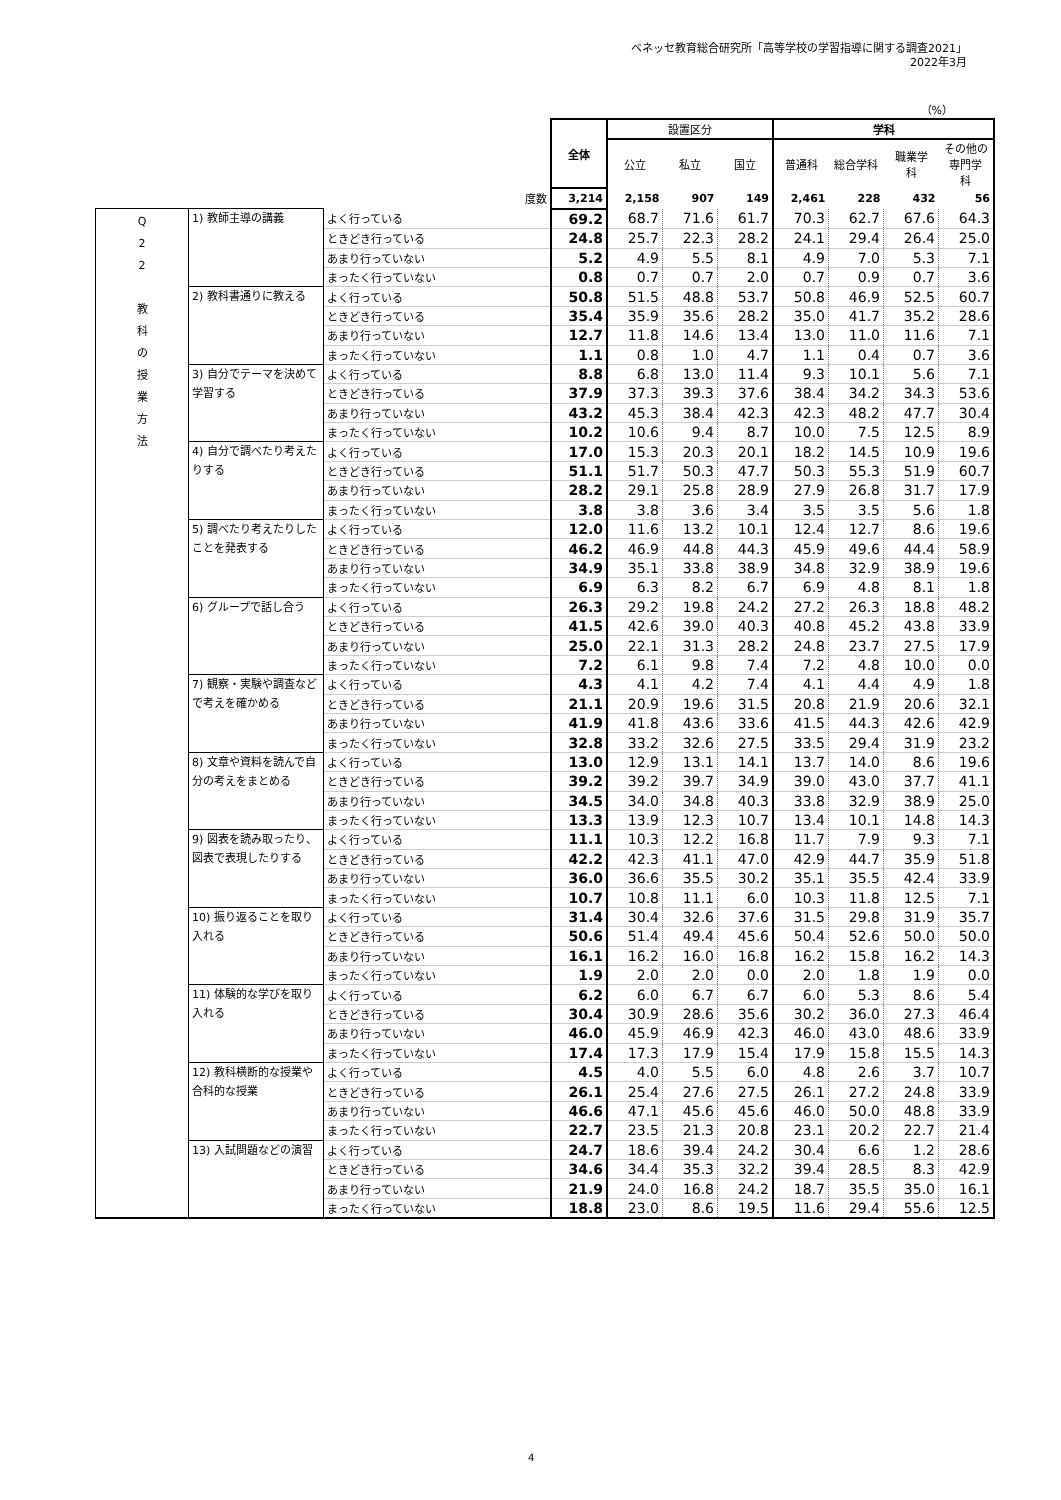ベネッセ教育総合研究所「高等学校の学習指導に関する調査2021」
2022年3月
（%）
| | | | 全体 | 設置区分 | | | 学科 | | | |
| | | | | 公立 | 私立 | 国立 | 普通科 | 総合学科 | 職業学 科 | その他の 専門学 科 |
| 度数 | | | 3,214 | 2,158 | 907 | 149 | 2,461 | 228 | 432 | 56 |
| Q 2 2 教 科 の 授 業 方 法 | 1) 教師主導の講義 | よく行っている | 69.2 | 68.7 | 71.6 | 61.7 | 70.3 | 62.7 | 67.6 | 64.3 |
| | | ときどき行っている | 24.8 | 25.7 | 22.3 | 28.2 | 24.1 | 29.4 | 26.4 | 25.0 |
| | | あまり行っていない | 5.2 | 4.9 | 5.5 | 8.1 | 4.9 | 7.0 | 5.3 | 7.1 |
| | | まったく行っていない | 0.8 | 0.7 | 0.7 | 2.0 | 0.7 | 0.9 | 0.7 | 3.6 |
| | 2) 教科書通りに教える | よく行っている | 50.8 | 51.5 | 48.8 | 53.7 | 50.8 | 46.9 | 52.5 | 60.7 |
| | | ときどき行っている | 35.4 | 35.9 | 35.6 | 28.2 | 35.0 | 41.7 | 35.2 | 28.6 |
| | | あまり行っていない | 12.7 | 11.8 | 14.6 | 13.4 | 13.0 | 11.0 | 11.6 | 7.1 |
| | | まったく行っていない | 1.1 | 0.8 | 1.0 | 4.7 | 1.1 | 0.4 | 0.7 | 3.6 |
| | 3) 自分でテーマを決めて学習する | よく行っている | 8.8 | 6.8 | 13.0 | 11.4 | 9.3 | 10.1 | 5.6 | 7.1 |
| | | ときどき行っている | 37.9 | 37.3 | 39.3 | 37.6 | 38.4 | 34.2 | 34.3 | 53.6 |
| | | あまり行っていない | 43.2 | 45.3 | 38.4 | 42.3 | 42.3 | 48.2 | 47.7 | 30.4 |
| | | まったく行っていない | 10.2 | 10.6 | 9.4 | 8.7 | 10.0 | 7.5 | 12.5 | 8.9 |
| | 4) 自分で調べたり考えたりする | よく行っている | 17.0 | 15.3 | 20.3 | 20.1 | 18.2 | 14.5 | 10.9 | 19.6 |
| | | ときどき行っている | 51.1 | 51.7 | 50.3 | 47.7 | 50.3 | 55.3 | 51.9 | 60.7 |
| | | あまり行っていない | 28.2 | 29.1 | 25.8 | 28.9 | 27.9 | 26.8 | 31.7 | 17.9 |
| | | まったく行っていない | 3.8 | 3.8 | 3.6 | 3.4 | 3.5 | 3.5 | 5.6 | 1.8 |
| | 5) 調べたり考えたりしたことを発表する | よく行っている | 12.0 | 11.6 | 13.2 | 10.1 | 12.4 | 12.7 | 8.6 | 19.6 |
| | | ときどき行っている | 46.2 | 46.9 | 44.8 | 44.3 | 45.9 | 49.6 | 44.4 | 58.9 |
| | | あまり行っていない | 34.9 | 35.1 | 33.8 | 38.9 | 34.8 | 32.9 | 38.9 | 19.6 |
| | | まったく行っていない | 6.9 | 6.3 | 8.2 | 6.7 | 6.9 | 4.8 | 8.1 | 1.8 |
| | 6) グループで話し合う | よく行っている | 26.3 | 29.2 | 19.8 | 24.2 | 27.2 | 26.3 | 18.8 | 48.2 |
| | | ときどき行っている | 41.5 | 42.6 | 39.0 | 40.3 | 40.8 | 45.2 | 43.8 | 33.9 |
| | | あまり行っていない | 25.0 | 22.1 | 31.3 | 28.2 | 24.8 | 23.7 | 27.5 | 17.9 |
| | | まったく行っていない | 7.2 | 6.1 | 9.8 | 7.4 | 7.2 | 4.8 | 10.0 | 0.0 |
| | 7) 観察・実験や調査などで考えを確かめる | よく行っている | 4.3 | 4.1 | 4.2 | 7.4 | 4.1 | 4.4 | 4.9 | 1.8 |
| | | ときどき行っている | 21.1 | 20.9 | 19.6 | 31.5 | 20.8 | 21.9 | 20.6 | 32.1 |
| | | あまり行っていない | 41.9 | 41.8 | 43.6 | 33.6 | 41.5 | 44.3 | 42.6 | 42.9 |
| | | まったく行っていない | 32.8 | 33.2 | 32.6 | 27.5 | 33.5 | 29.4 | 31.9 | 23.2 |
| | 8) 文章や資料を読んで自分の考えをまとめる | よく行っている | 13.0 | 12.9 | 13.1 | 14.1 | 13.7 | 14.0 | 8.6 | 19.6 |
| | | ときどき行っている | 39.2 | 39.2 | 39.7 | 34.9 | 39.0 | 43.0 | 37.7 | 41.1 |
| | | あまり行っていない | 34.5 | 34.0 | 34.8 | 40.3 | 33.8 | 32.9 | 38.9 | 25.0 |
| | | まったく行っていない | 13.3 | 13.9 | 12.3 | 10.7 | 13.4 | 10.1 | 14.8 | 14.3 |
| | 9) 図表を読み取ったり、図表で表現したりする | よく行っている | 11.1 | 10.3 | 12.2 | 16.8 | 11.7 | 7.9 | 9.3 | 7.1 |
| | | ときどき行っている | 42.2 | 42.3 | 41.1 | 47.0 | 42.9 | 44.7 | 35.9 | 51.8 |
| | | あまり行っていない | 36.0 | 36.6 | 35.5 | 30.2 | 35.1 | 35.5 | 42.4 | 33.9 |
| | | まったく行っていない | 10.7 | 10.8 | 11.1 | 6.0 | 10.3 | 11.8 | 12.5 | 7.1 |
| | 10) 振り返ることを取り入れる | よく行っている | 31.4 | 30.4 | 32.6 | 37.6 | 31.5 | 29.8 | 31.9 | 35.7 |
| | | ときどき行っている | 50.6 | 51.4 | 49.4 | 45.6 | 50.4 | 52.6 | 50.0 | 50.0 |
| | | あまり行っていない | 16.1 | 16.2 | 16.0 | 16.8 | 16.2 | 15.8 | 16.2 | 14.3 |
| | | まったく行っていない | 1.9 | 2.0 | 2.0 | 0.0 | 2.0 | 1.8 | 1.9 | 0.0 |
| | 11) 体験的な学びを取り入れる | よく行っている | 6.2 | 6.0 | 6.7 | 6.7 | 6.0 | 5.3 | 8.6 | 5.4 |
| | | ときどき行っている | 30.4 | 30.9 | 28.6 | 35.6 | 30.2 | 36.0 | 27.3 | 46.4 |
| | | あまり行っていない | 46.0 | 45.9 | 46.9 | 42.3 | 46.0 | 43.0 | 48.6 | 33.9 |
| | | まったく行っていない | 17.4 | 17.3 | 17.9 | 15.4 | 17.9 | 15.8 | 15.5 | 14.3 |
| | 12) 教科横断的な授業や合科的な授業 | よく行っている | 4.5 | 4.0 | 5.5 | 6.0 | 4.8 | 2.6 | 3.7 | 10.7 |
| | | ときどき行っている | 26.1 | 25.4 | 27.6 | 27.5 | 26.1 | 27.2 | 24.8 | 33.9 |
| | | あまり行っていない | 46.6 | 47.1 | 45.6 | 45.6 | 46.0 | 50.0 | 48.8 | 33.9 |
| | | まったく行っていない | 22.7 | 23.5 | 21.3 | 20.8 | 23.1 | 20.2 | 22.7 | 21.4 |
| | 13) 入試問題などの演習 | よく行っている | 24.7 | 18.6 | 39.4 | 24.2 | 30.4 | 6.6 | 1.2 | 28.6 |
| | | ときどき行っている | 34.6 | 34.4 | 35.3 | 32.2 | 39.4 | 28.5 | 8.3 | 42.9 |
| | | あまり行っていない | 21.9 | 24.0 | 16.8 | 24.2 | 18.7 | 35.5 | 35.0 | 16.1 |
| | | まったく行っていない | 18.8 | 23.0 | 8.6 | 19.5 | 11.6 | 29.4 | 55.6 | 12.5 |
4